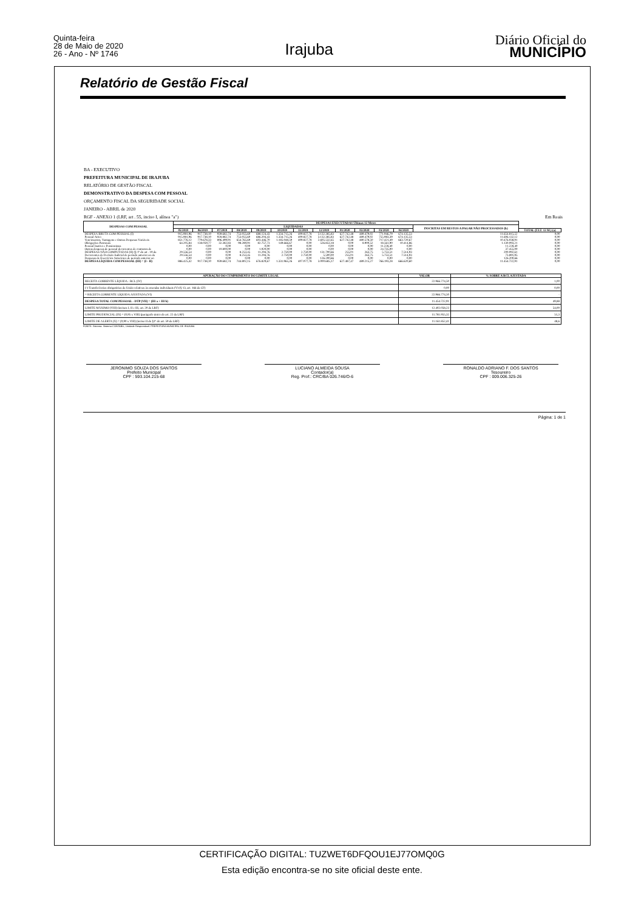Quinta-feira
28 de Maio de 2020
26 - Ano - Nº 1746
Irajuba
Diário Oficial do
MUNICÍPIO
Relatório de Gestão Fiscal
BA - EXECUTIVO
PREFEITURA MUNICIPAL DE IRAJUBA
RELATÓRIO DE GESTÃO FISCAL
DEMONSTRATIVO DA DESPESA COM PESSOAL
ORÇAMENTO FISCAL DA SEGURIDADE SOCIAL
JANEIRO - ABRIL de 2020
RGF - ANEXO 1 (LRF, art . 55, inciso I, alínea "a") Em Reais
| DESPESAS COM PESSOAL | DESPESAS EXECUTADAS Últimos 12 Meses | | | | | | | | | | | | | |
| --- | --- | --- | --- | --- | --- | --- | --- | --- | --- | --- | --- | --- | --- | --- |
| | LIQUIDADAS | | | | | | | | | | | | INSCRITAS EM RESTOS A PAGAR NÃO PROCESSADOS (b) | |
| | 05/2019 | 06/2019 | 07/2019 | 08/2019 | 09/2019 | 10/2019 | 11/2019 | 12/2019 | 01/2020 | 02/2020 | 03/2020 | 04/2020 | | TOTAL (ÚLT. 12 M.) (a) |
| DESPESA BRUTA COM PESSOAL (I) | 915.981,96 | 917.738,10 | 939.682,74 | 753.055,60 | 688.124,43 | 1.334.715,26 | 409.827,78 | 3.132.385,83 | 627.742,48 | 489.479,02 | 771.946,79 | 674.135,53 | 11.654.815,52 | 0,00 |
| Pessoal Ativo | 915.981,96 | 917.738,10 | 928.882,74 | 753.055,60 | 686.204,43 | 1.334.715,26 | 409.827,78 | 3.132.385,83 | 627.742,48 | 489.479,02 | 755.983,39 | 674.135,53 | 11.606.132,12 | 0,00 |
| Vencimentos, Vantagens e Outras Despesas Variáveis | 851.776,12 | 779.678,33 | 896.499,91 | 654.765,69 | 603.446,70 | 1.185.048,59 | 409.827,78 | 2.605.532,65 | 627.742,48 | 480.578,50 | 717.421,49 | 663.720,67 | 10.476.038,91 | 0,00 |
| Obrigações Patronais | 64.205,84 | 138.059,77 | 32.382,83 | 98.289,91 | 82.757,73 | 149.666,67 | 0,00 | 526.853,18 | 0,00 | 8.900,52 | 18.561,90 | 10.414,86 | 1.130.093,21 | 0,00 |
| Pessoal Inativo e Pensionistas | 0,00 | 0,00 | 0,00 | 0,00 | 0,00 | 0,00 | 0,00 | 0,00 | 0,00 | 0,00 | 11.228,40 | 0,00 | 11.228,40 | 0,00 |
| Outras despesas de pessoal decorrentes de contratos de | 0,00 | 0,00 | 10.800,00 | 0,00 | 1.920,00 | 0,00 | 0,00 | 0,00 | 0,00 | 0,00 | 24.735,00 | 0,00 | 37.455,00 | 0,00 |
| DESPESAS NÃO COMPUTADAS (II) (§ 1º do art . 19 da | 29.556,54 | 0,00 | 0,00 | 8.253,45 | 11.294,76 | 2.750,00 | 2.750,00 | 131.700,66 | 255,01 | 263,75 | 5.753,51 | 7.514,93 | 200.092,61 | 0,00 |
| Decorrentes de Decisão Judicial de período anterior ao da | 29.556,54 | 0,00 | 0,00 | 8.253,45 | 11.294,76 | 2.750,00 | 2.750,00 | 5.500,00 | 255,01 | 263,75 | 5.753,51 | 7.514,93 | 73.891,95 | 0,00 |
| Despesas de Exercícios Anteriores de período anterior ao | 0,00 | 0,00 | 0,00 | 0,00 | 0,00 | 0,00 | 0,00 | 126.200,66 | 0,00 | 0,00 | 0,00 | 0,00 | 126.200,66 | 0,00 |
| DESPESA LÍQUIDA COM PESSOAL (III) = (I - II) | 886.425,42 | 917.738,10 | 939.682,74 | 744.802,15 | 676.829,67 | 1.331.965,26 | 407.077,78 | 3.000.685,17 | 627.487,47 | 489.215,27 | 766.193,28 | 666.620,60 | 11.454.722,91 | 0,00 |
| APURAÇÃO DO CUMPRIMENTO DO LIMITE LEGAL | VALOR | % SOBRE A RCL AJUSTADA |
| --- | --- | --- |
| RECEITA CORRENTE LÍQUIDA - RCL (IV) | 22.966.774,50 | 1,00 |
| (-) Transferências obrigatórias da União relativas às emendas individuais (V) (§ 13, art. 166 da CF) | 0,00 | 0,00 |
| = RECEITA CORRENTE LÍQUIDA AJUSTADA (VI) | 22.966.774,50 | - |
| DESPESA TOTAL COM PESSOAL - DTP (VII) = (III a + III b) | 11.454.722,91 | 49,88 |
| LIMITE MÁXIMO (VIII) (incisos I, II e III, art. 20 da LRF) | 12.402.058,23 | 54,00 |
| LIMITE PRUDENCIAL (IX) = (0,95 x VIII) (parágrafo único do art. 22 da LRF) | 11.781.955,32 | 51,3 |
| LIMITE DE ALERTA (X) = (0,90 x VIII) (inciso II do §1º do art. 59 da LRF) | 11.161.852,41 | 48,6 |
FONTE: Sistema: Sistema CONTABIL, Unidade Responsável: PREFEITURA MUNICIPAL DE IRAJUBA
JERONIMO SOUZA DOS SANTOS
Prefeito Municipal
CPF : 593.104.215-68
LUCIANO ALMEIDA SOUSA
Contador(a)
Reg. Prof.: CRC/BA 026.746/O-6
RONALDO ADRIANO F. DOS SANTOS
Tesoureiro
CPF : 009.006.325-26
Página: 1 de 1
CERTIFICAÇÃO DIGITAL: TUZWET6DFQOU1EJ77OMQ0G
Esta edição encontra-se no site oficial deste ente.